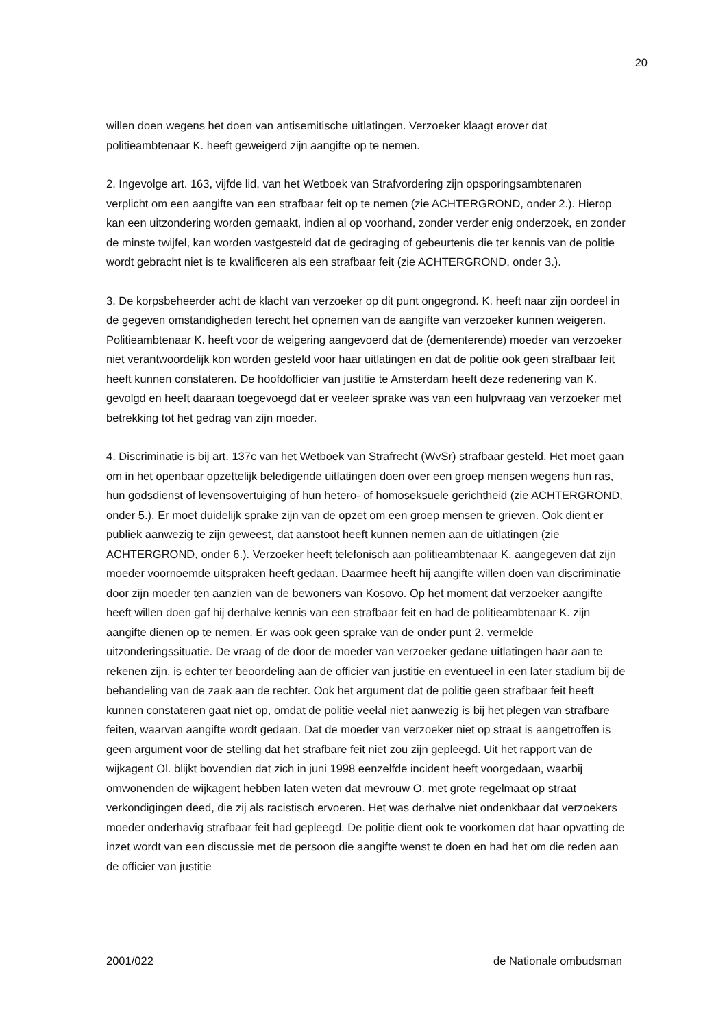20
willen doen wegens het doen van antisemitische uitlatingen. Verzoeker klaagt erover dat politieambtenaar K. heeft geweigerd zijn aangifte op te nemen.
2. Ingevolge art. 163, vijfde lid, van het Wetboek van Strafvordering zijn opsporingsambtenaren verplicht om een aangifte van een strafbaar feit op te nemen (zie ACHTERGROND, onder 2.). Hierop kan een uitzondering worden gemaakt, indien al op voorhand, zonder verder enig onderzoek, en zonder de minste twijfel, kan worden vastgesteld dat de gedraging of gebeurtenis die ter kennis van de politie wordt gebracht niet is te kwalificeren als een strafbaar feit (zie ACHTERGROND, onder 3.).
3. De korpsbeheerder acht de klacht van verzoeker op dit punt ongegrond. K. heeft naar zijn oordeel in de gegeven omstandigheden terecht het opnemen van de aangifte van verzoeker kunnen weigeren. Politieambtenaar K. heeft voor de weigering aangevoerd dat de (dementerende) moeder van verzoeker niet verantwoordelijk kon worden gesteld voor haar uitlatingen en dat de politie ook geen strafbaar feit heeft kunnen constateren. De hoofdofficier van justitie te Amsterdam heeft deze redenering van K. gevolgd en heeft daaraan toegevoegd dat er veeleer sprake was van een hulpvraag van verzoeker met betrekking tot het gedrag van zijn moeder.
4. Discriminatie is bij art. 137c van het Wetboek van Strafrecht (WvSr) strafbaar gesteld. Het moet gaan om in het openbaar opzettelijk beledigende uitlatingen doen over een groep mensen wegens hun ras, hun godsdienst of levensovertuiging of hun hetero- of homoseksuele gerichtheid (zie ACHTERGROND, onder 5.). Er moet duidelijk sprake zijn van de opzet om een groep mensen te grieven. Ook dient er publiek aanwezig te zijn geweest, dat aanstoot heeft kunnen nemen aan de uitlatingen (zie ACHTERGROND, onder 6.). Verzoeker heeft telefonisch aan politieambtenaar K. aangegeven dat zijn moeder voornoemde uitspraken heeft gedaan. Daarmee heeft hij aangifte willen doen van discriminatie door zijn moeder ten aanzien van de bewoners van Kosovo. Op het moment dat verzoeker aangifte heeft willen doen gaf hij derhalve kennis van een strafbaar feit en had de politieambtenaar K. zijn aangifte dienen op te nemen. Er was ook geen sprake van de onder punt 2. vermelde uitzonderingssituatie. De vraag of de door de moeder van verzoeker gedane uitlatingen haar aan te rekenen zijn, is echter ter beoordeling aan de officier van justitie en eventueel in een later stadium bij de behandeling van de zaak aan de rechter. Ook het argument dat de politie geen strafbaar feit heeft kunnen constateren gaat niet op, omdat de politie veelal niet aanwezig is bij het plegen van strafbare feiten, waarvan aangifte wordt gedaan. Dat de moeder van verzoeker niet op straat is aangetroffen is geen argument voor de stelling dat het strafbare feit niet zou zijn gepleegd. Uit het rapport van de wijkagent Ol. blijkt bovendien dat zich in juni 1998 eenzelfde incident heeft voorgedaan, waarbij omwonenden de wijkagent hebben laten weten dat mevrouw O. met grote regelmaat op straat verkondigingen deed, die zij als racistisch ervoeren. Het was derhalve niet ondenkbaar dat verzoekers moeder onderhavig strafbaar feit had gepleegd. De politie dient ook te voorkomen dat haar opvatting de inzet wordt van een discussie met de persoon die aangifte wenst te doen en had het om die reden aan de officier van justitie
2001/022 de Nationale ombudsman